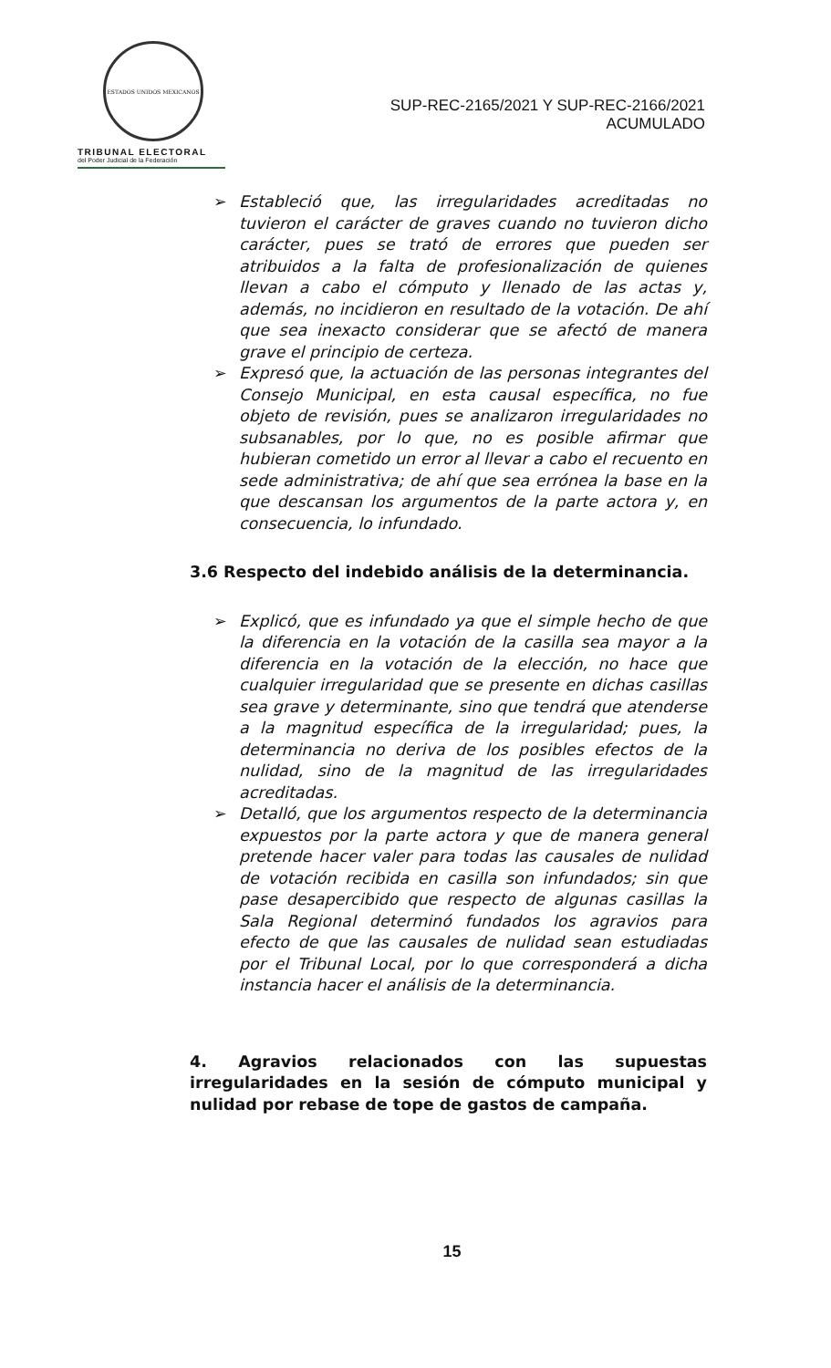ESTADOS UNIDOS MEXICANOS
TRIBUNAL ELECTORAL
del Poder Judicial de la Federación
SUP-REC-2165/2021 Y SUP-REC-2166/2021
ACUMULADO
➢ Estableció que, las irregularidades acreditadas no tuvieron el carácter de graves cuando no tuvieron dicho carácter, pues se trató de errores que pueden ser atribuidos a la falta de profesionalización de quienes llevan a cabo el cómputo y llenado de las actas y, además, no incidieron en resultado de la votación. De ahí que sea inexacto considerar que se afectó de manera grave el principio de certeza.
➢ Expresó que, la actuación de las personas integrantes del Consejo Municipal, en esta causal específica, no fue objeto de revisión, pues se analizaron irregularidades no subsanables, por lo que, no es posible afirmar que hubieran cometido un error al llevar a cabo el recuento en sede administrativa; de ahí que sea errónea la base en la que descansan los argumentos de la parte actora y, en consecuencia, lo infundado.
3.6 Respecto del indebido análisis de la determinancia.
➢ Explicó, que es infundado ya que el simple hecho de que la diferencia en la votación de la casilla sea mayor a la diferencia en la votación de la elección, no hace que cualquier irregularidad que se presente en dichas casillas sea grave y determinante, sino que tendrá que atenderse a la magnitud específica de la irregularidad; pues, la determinancia no deriva de los posibles efectos de la nulidad, sino de la magnitud de las irregularidades acreditadas.
➢ Detalló, que los argumentos respecto de la determinancia expuestos por la parte actora y que de manera general pretende hacer valer para todas las causales de nulidad de votación recibida en casilla son infundados; sin que pase desapercibido que respecto de algunas casillas la Sala Regional determinó fundados los agravios para efecto de que las causales de nulidad sean estudiadas por el Tribunal Local, por lo que corresponderá a dicha instancia hacer el análisis de la determinancia.
4. Agravios relacionados con las supuestas irregularidades en la sesión de cómputo municipal y nulidad por rebase de tope de gastos de campaña.
15